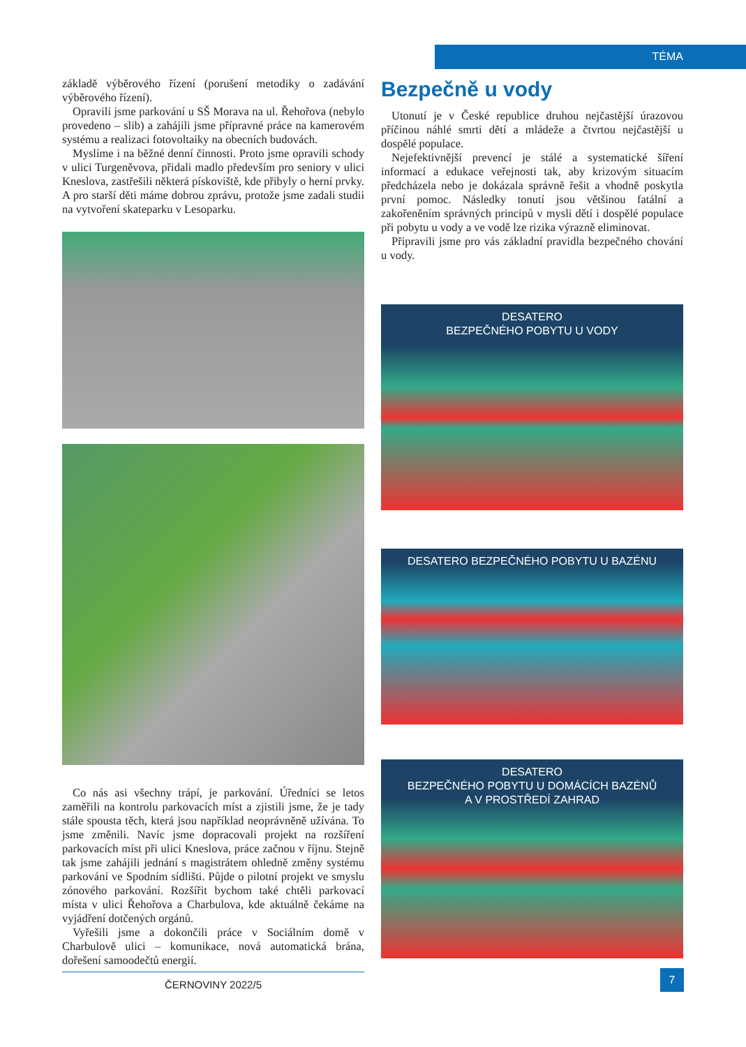TÉMA
základě výběrového řízení (porušení metodiky o zadávání výběrového řízení).
Opravili jsme parkování u SŠ Morava na ul. Řehořova (nebylo provedeno – slib) a zahájili jsme přípravné práce na kamerovém systému a realizaci fotovoltaiky na obecních budovách.
Myslíme i na běžné denní činnosti. Proto jsme opravili schody v ulici Turgeněvova, přidali madlo především pro seniory v ulici Kneslova, zastřešili některá pískoviště, kde přibyly o herní prvky. A pro starší děti máme dobrou zprávu, protože jsme zadali studii na vytvoření skateparku v Lesoparku.
Co nás asi všechny trápí, je parkování. Úředníci se letos zaměřili na kontrolu parkovacích míst a zjistili jsme, že je tady stále spousta těch, která jsou například neoprávněně užívána. To jsme změnili. Navíc jsme dopracovali projekt na rozšíření parkovacích míst při ulici Kneslova, práce začnou v říjnu. Stejně tak jsme zahájili jednání s magistrátem ohledně změny systému parkování ve Spodním sídlišti. Půjde o pilotní projekt ve smyslu zónového parkování. Rozšířit bychom také chtěli parkovací místa v ulici Řehořova a Charbulova, kde aktuálně čekáme na vyjádření dotčených orgánů.
Vyřešili jsme a dokončili práce v Sociálním domě v Charbulově ulici – komunikace, nová automatická brána, dořešení samoodečtů energií.
ČERNOVINY 2022/5
Bezpečně u vody
Utonutí je v České republice druhou nejčastější úrazovou příčinou náhlé smrti dětí a mládeže a čtvrtou nejčastější u dospělé populace.
Nejefektivnější prevencí je stálé a systematické šíření informací a edukace veřejnosti tak, aby krizovým situacím předcházela nebo je dokázala správně řešit a vhodně poskytla první pomoc. Následky tonutí jsou většinou fatální a zakořeněním správných principů v mysli dětí i dospělé populace při pobytu u vody a ve vodě lze rizika výrazně eliminovat.
Připravili jsme pro vás základní pravidla bezpečného chování u vody.
DESATERO
BEZPEČNÉHO POBYTU U VODY
DESATERO BEZPEČNÉHO POBYTU U BAZÉNU
DESATERO
BEZPEČNÉHO POBYTU U DOMÁCÍCH BAZÉNŮ
A V PROSTŘEDÍ ZAHRAD
7